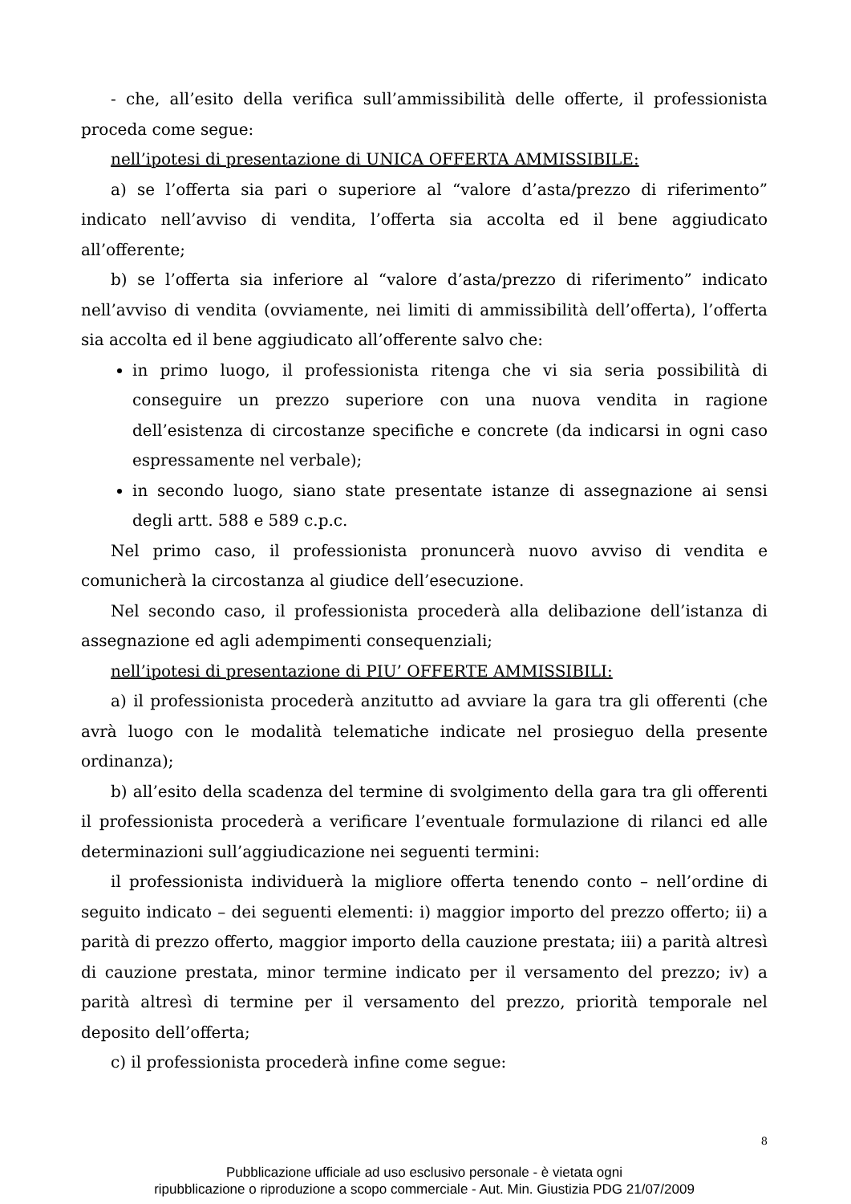- che, all’esito della verifica sull’ammissibilità delle offerte, il professionista proceda come segue:
nell’ipotesi di presentazione di UNICA OFFERTA AMMISSIBILE:
a) se l’offerta sia pari o superiore al “valore d’asta/prezzo di riferimento” indicato nell’avviso di vendita, l’offerta sia accolta ed il bene aggiudicato all’offerente;
b) se l’offerta sia inferiore al “valore d’asta/prezzo di riferimento” indicato nell’avviso di vendita (ovviamente, nei limiti di ammissibilità dell’offerta), l’offerta sia accolta ed il bene aggiudicato all’offerente salvo che:
in primo luogo, il professionista ritenga che vi sia seria possibilità di conseguire un prezzo superiore con una nuova vendita in ragione dell’esistenza di circostanze specifiche e concrete (da indicarsi in ogni caso espressamente nel verbale);
in secondo luogo, siano state presentate istanze di assegnazione ai sensi degli artt. 588 e 589 c.p.c.
Nel primo caso, il professionista pronuncerà nuovo avviso di vendita e comunicherà la circostanza al giudice dell’esecuzione.
Nel secondo caso, il professionista procederà alla delibazione dell’istanza di assegnazione ed agli adempimenti consequenziali;
nell’ipotesi di presentazione di PIU’ OFFERTE AMMISSIBILI:
a) il professionista procederà anzitutto ad avviare la gara tra gli offerenti (che avrà luogo con le modalità telematiche indicate nel prosieguo della presente ordinanza);
b) all’esito della scadenza del termine di svolgimento della gara tra gli offerenti il professionista procederà a verificare l’eventuale formulazione di rilanci ed alle determinazioni sull’aggiudicazione nei seguenti termini:
il professionista individuerà la migliore offerta tenendo conto – nell’ordine di seguito indicato – dei seguenti elementi: i) maggior importo del prezzo offerto; ii) a parità di prezzo offerto, maggior importo della cauzione prestata; iii) a parità altresì di cauzione prestata, minor termine indicato per il versamento del prezzo; iv) a parità altresì di termine per il versamento del prezzo, priorità temporale nel deposito dell’offerta;
c) il professionista procederà infine come segue:
8
Pubblicazione ufficiale ad uso esclusivo personale - è vietata ogni
ripubblicazione o riproduzione a scopo commerciale - Aut. Min. Giustizia PDG 21/07/2009